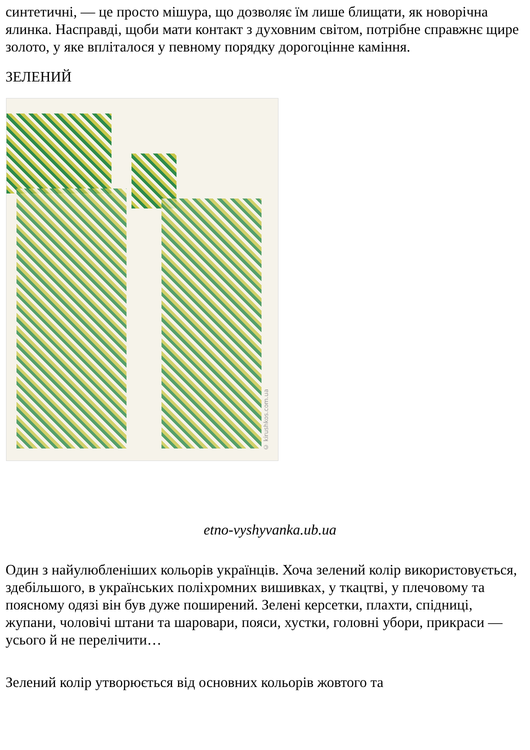синтетичні, — це просто мішура, що дозволяє їм лише блищати, як новорічна ялинка. Насправді, щоби мати контакт з духовним світом, потрібне справжнє щире золото, у яке впліталося у певному порядку дорогоцінне каміння.
ЗЕЛЕНИЙ
© kirushkos.com.ua
etno-vyshyvanka.ub.ua
Один з найулюбленіших кольорів українців. Хоча зелений колір використовується, здебільшого, в українських поліхромних вишивках, у ткацтві, у плечовому та поясному одязі він був дуже поширений. Зелені керсетки, плахти, спідниці, жупани, чоловічі штани та шаровари, пояси, хустки, головні убори, прикраси — усього й не перелічити…
Зелений колір утворюється від основних кольорів жовтого та